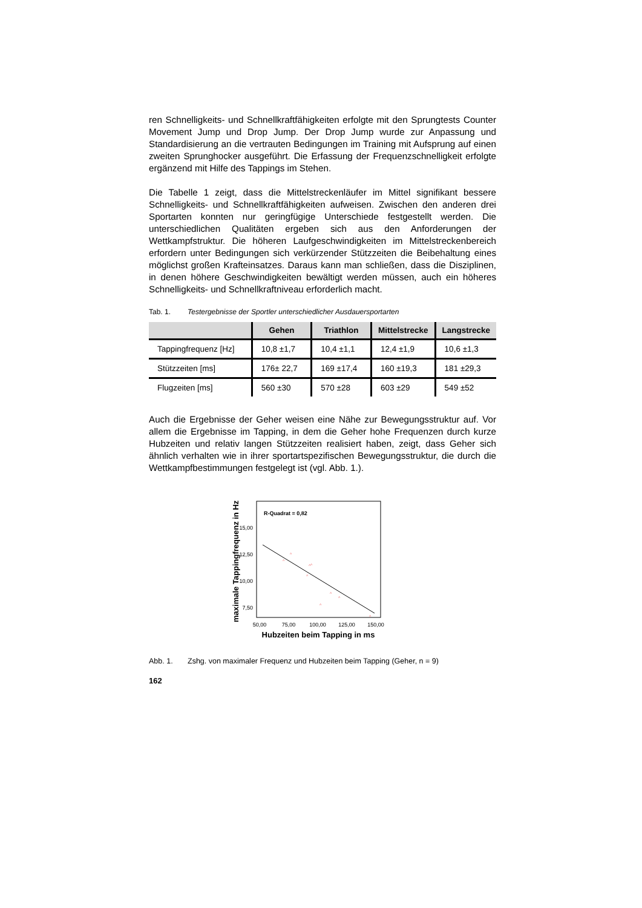ren Schnelligkeits- und Schnellkraftfähigkeiten erfolgte mit den Sprungtests Counter Movement Jump und Drop Jump. Der Drop Jump wurde zur Anpassung und Standardisierung an die vertrauten Bedingungen im Training mit Aufsprung auf einen zweiten Sprunghocker ausgeführt. Die Erfassung der Frequenzschnelligkeit erfolgte ergänzend mit Hilfe des Tappings im Stehen.
Die Tabelle 1 zeigt, dass die Mittelstreckenläufer im Mittel signifikant bessere Schnelligkeits- und Schnellkraftfähigkeiten aufweisen. Zwischen den anderen drei Sportarten konnten nur geringfügige Unterschiede festgestellt werden. Die unterschiedlichen Qualitäten ergeben sich aus den Anforderungen der Wettkampfstruktur. Die höheren Laufgeschwindigkeiten im Mittelstreckenbereich erfordern unter Bedingungen sich verkürzender Stützzeiten die Beibehaltung eines möglichst großen Krafteinsatzes. Daraus kann man schließen, dass die Disziplinen, in denen höhere Geschwindigkeiten bewältigt werden müssen, auch ein höheres Schnelligkeits- und Schnellkraftniveau erforderlich macht.
Tab. 1. Testergebnisse der Sportler unterschiedlicher Ausdauersportarten
| | Gehen | Triathlon | Mittelstrecke | Langstrecke |
| --- | --- | --- | --- | --- |
| Tappingfrequenz [Hz] | 10,8 ±1,7 | 10,4 ±1,1 | 12,4 ±1,9 | 10,6 ±1,3 |
| Stützzeiten [ms] | 176± 22,7 | 169 ±17,4 | 160 ±19,3 | 181 ±29,3 |
| Flugzeiten [ms] | 560 ±30 | 570 ±28 | 603 ±29 | 549 ±52 |
Auch die Ergebnisse der Geher weisen eine Nähe zur Bewegungsstruktur auf. Vor allem die Ergebnisse im Tapping, in dem die Geher hohe Frequenzen durch kurze Hubzeiten und relativ langen Stützzeiten realisiert haben, zeigt, dass Geher sich ähnlich verhalten wie in ihrer sportartspezifischen Bewegungsstruktur, die durch die Wettkampfbestimmungen festgelegt ist (vgl. Abb. 1.).
maximale Tappingfrequenz in Hz
R-Quadrat = 0,82
15,00
12,50
10,00
7,50
^
^
^
^
^
^
^
^
^
50,00
75,00
100,00
125,00
150,00
Hubzeiten beim Tapping in ms
Abb. 1. Zshg. von maximaler Frequenz und Hubzeiten beim Tapping (Geher, n = 9)
162